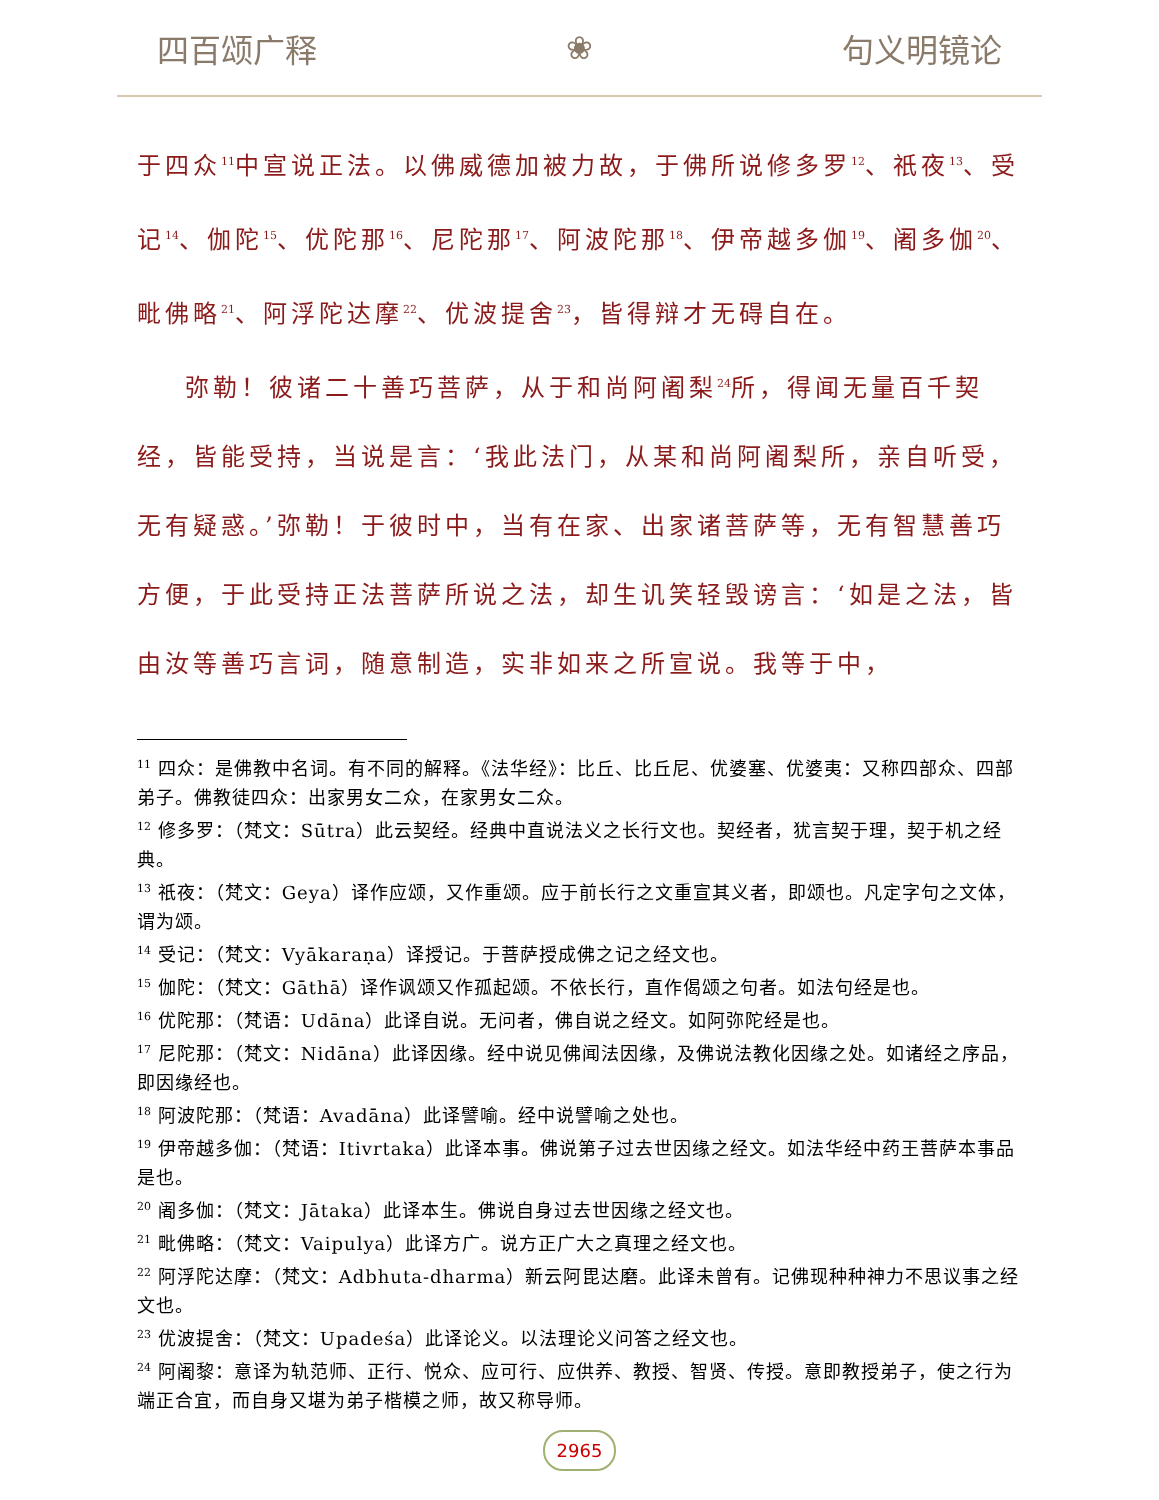四百颂广释 ❀ 句义明镜论
于四众<sup>11</sup>中宣说正法。以佛威德加被力故，于佛所说修多罗<sup>12</sup>、祇夜<sup>13</sup>、受记<sup>14</sup>、伽陀<sup>15</sup>、优陀那<sup>16</sup>、尼陀那<sup>17</sup>、阿波陀那<sup>18</sup>、伊帝越多伽<sup>19</sup>、阇多伽<sup>20</sup>、毗佛略<sup>21</sup>、阿浮陀达摩<sup>22</sup>、优波提舍<sup>23</sup>，皆得辩才无碍自在。
弥勒！彼诸二十善巧菩萨，从于和尚阿阇梨<sup>24</sup>所，得闻无量百千契经，皆能受持，当说是言：‘我此法门，从某和尚阿阇梨所，亲自听受，无有疑惑。’弥勒！于彼时中，当有在家、出家诸菩萨等，无有智慧善巧方便，于此受持正法菩萨所说之法，却生讥笑轻毁谤言：‘如是之法，皆由汝等善巧言词，随意制造，实非如来之所宣说。我等于中，
<sup>11</sup> 四众：是佛教中名词。有不同的解释。《法华经》：比丘、比丘尼、优婆塞、优婆夷：又称四部众、四部弟子。佛教徒四众：出家男女二众，在家男女二众。
<sup>12</sup> 修多罗：（梵文：Sūtra）此云契经。经典中直说法义之长行文也。契经者，犹言契于理，契于机之经典。
<sup>13</sup> 祇夜：（梵文：Geya）译作应颂，又作重颂。应于前长行之文重宣其义者，即颂也。凡定字句之文体，谓为颂。
<sup>14</sup> 受记：（梵文：Vyākaraṇa）译授记。于菩萨授成佛之记之经文也。
<sup>15</sup> 伽陀：（梵文：Gāthā）译作讽颂又作孤起颂。不依长行，直作偈颂之句者。如法句经是也。
<sup>16</sup> 优陀那：（梵语：Udāna）此译自说。无问者，佛自说之经文。如阿弥陀经是也。
<sup>17</sup> 尼陀那：（梵文：Nidāna）此译因缘。经中说见佛闻法因缘，及佛说法教化因缘之处。如诸经之序品，即因缘经也。
<sup>18</sup> 阿波陀那：（梵语：Avadāna）此译譬喻。经中说譬喻之处也。
<sup>19</sup> 伊帝越多伽：（梵语：Itivrtaka）此译本事。佛说第子过去世因缘之经文。如法华经中药王菩萨本事品是也。
<sup>20</sup> 阇多伽：（梵文：Jātaka）此译本生。佛说自身过去世因缘之经文也。
<sup>21</sup> 毗佛略：（梵文：Vaipulya）此译方广。说方正广大之真理之经文也。
<sup>22</sup> 阿浮陀达摩：（梵文：Adbhuta-dharma）新云阿毘达磨。此译未曾有。记佛现种种神力不思议事之经文也。
<sup>23</sup> 优波提舍：（梵文：Upadeśa）此译论义。以法理论义问答之经文也。
<sup>24</sup> 阿阇黎：意译为轨范师、正行、悦众、应可行、应供养、教授、智贤、传授。意即教授弟子，使之行为端正合宜，而自身又堪为弟子楷模之师，故又称导师。
2965